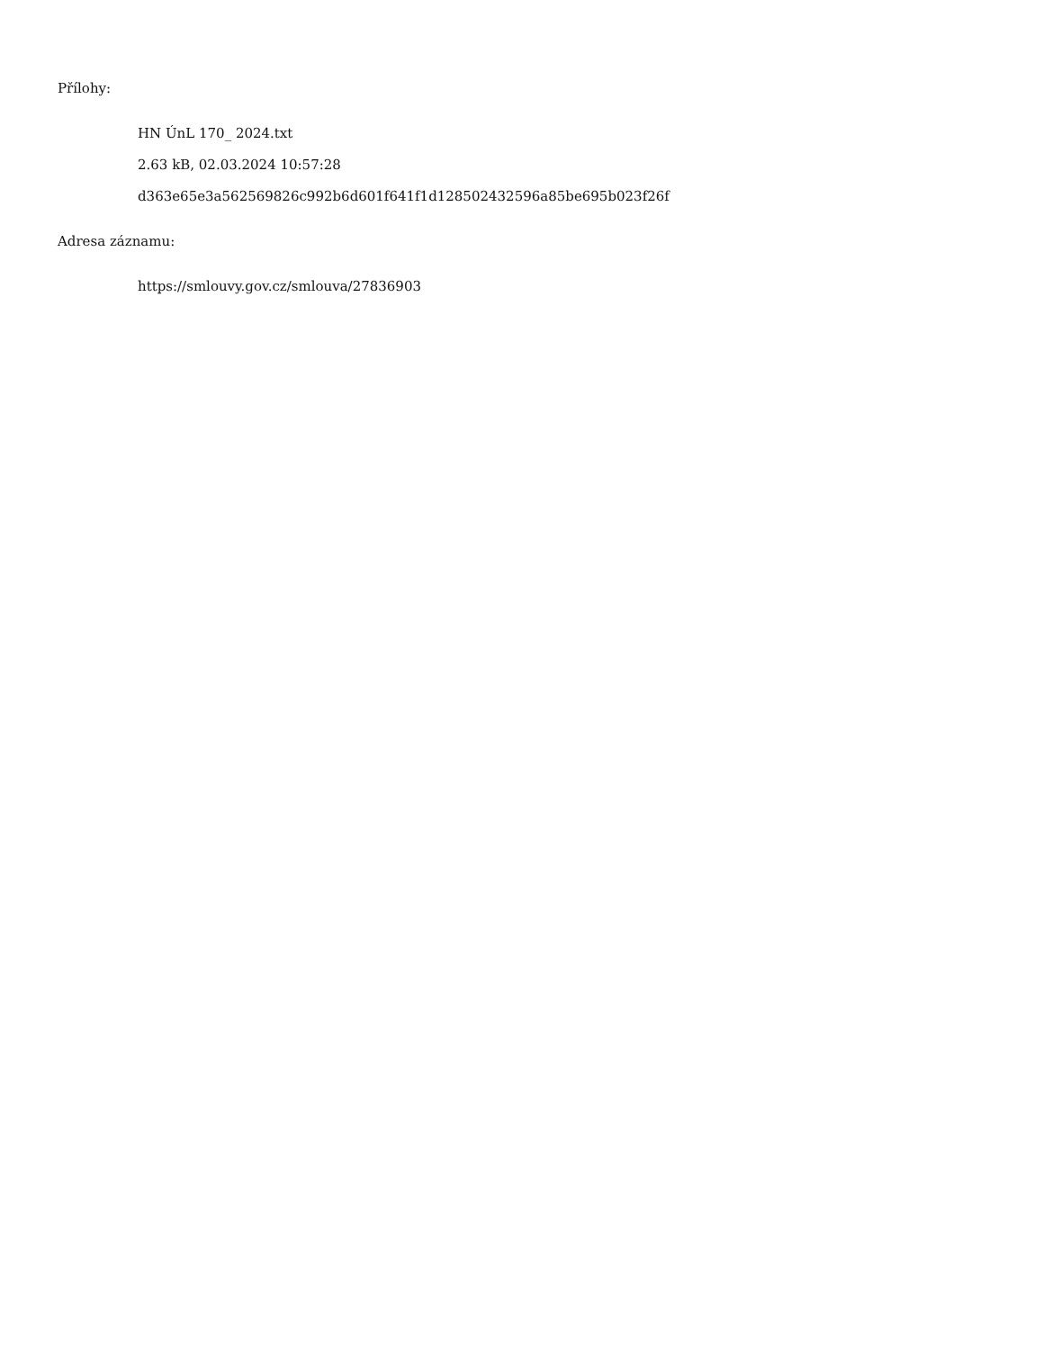Přílohy:
HN ÚnL 170_ 2024.txt
2.63 kB, 02.03.2024 10:57:28
d363e65e3a562569826c992b6d601f641f1d128502432596a85be695b023f26f
Adresa záznamu:
https://smlouvy.gov.cz/smlouva/27836903